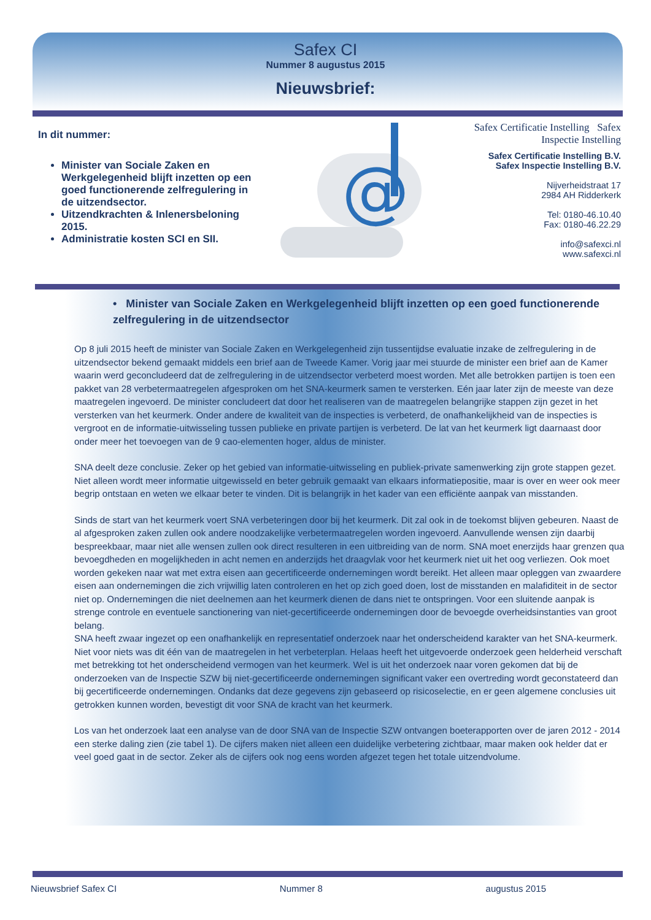Safex CI
Nummer 8 augustus 2015
Nieuwsbrief:
In dit nummer:
Minister van Sociale Zaken en Werkgelegenheid blijft inzetten op een goed functionerende zelfregulering in de uitzendsector.
Uitzendkrachten & Inlenersbeloning 2015.
Administratie kosten SCI en SII.
@
Safex Certificatie Instelling Safex Inspectie Instelling
Safex Certificatie Instelling B.V.
Safex Inspectie Instelling B.V.
Nijverheidstraat 17
2984 AH Ridderkerk
Tel: 0180-46.10.40
Fax: 0180-46.22.29
info@safexci.nl
www.safexci.nl
• Minister van Sociale Zaken en Werkgelegenheid blijft inzetten op een goed functionerende zelfregulering in de uitzendsector
Op 8 juli 2015 heeft de minister van Sociale Zaken en Werkgelegenheid zijn tussentijdse evaluatie inzake de zelfregulering in de uitzendsector bekend gemaakt middels een brief aan de Tweede Kamer. Vorig jaar mei stuurde de minister een brief aan de Kamer waarin werd geconcludeerd dat de zelfregulering in de uitzendsector verbeterd moest worden. Met alle betrokken partijen is toen een pakket van 28 verbetermaatregelen afgesproken om het SNA-keurmerk samen te versterken. Eén jaar later zijn de meeste van deze maatregelen ingevoerd. De minister concludeert dat door het realiseren van de maatregelen belangrijke stappen zijn gezet in het versterken van het keurmerk. Onder andere de kwaliteit van de inspecties is verbeterd, de onafhankelijkheid van de inspecties is vergroot en de informatie-uitwisseling tussen publieke en private partijen is verbeterd. De lat van het keurmerk ligt daarnaast door onder meer het toevoegen van de 9 cao-elementen hoger, aldus de minister.
SNA deelt deze conclusie. Zeker op het gebied van informatie-uitwisseling en publiek-private samenwerking zijn grote stappen gezet. Niet alleen wordt meer informatie uitgewisseld en beter gebruik gemaakt van elkaars informatiepositie, maar is over en weer ook meer begrip ontstaan en weten we elkaar beter te vinden. Dit is belangrijk in het kader van een efficiënte aanpak van misstanden.
Sinds de start van het keurmerk voert SNA verbeteringen door bij het keurmerk. Dit zal ook in de toekomst blijven gebeuren. Naast de al afgesproken zaken zullen ook andere noodzakelijke verbetermaatregelen worden ingevoerd. Aanvullende wensen zijn daarbij bespreekbaar, maar niet alle wensen zullen ook direct resulteren in een uitbreiding van de norm. SNA moet enerzijds haar grenzen qua bevoegdheden en mogelijkheden in acht nemen en anderzijds het draagvlak voor het keurmerk niet uit het oog verliezen. Ook moet worden gekeken naar wat met extra eisen aan gecertificeerde ondernemingen wordt bereikt. Het alleen maar opleggen van zwaardere eisen aan ondernemingen die zich vrijwillig laten controleren en het op zich goed doen, lost de misstanden en malafiditeit in de sector niet op. Ondernemingen die niet deelnemen aan het keurmerk dienen de dans niet te ontspringen. Voor een sluitende aanpak is strenge controle en eventuele sanctionering van niet-gecertificeerde ondernemingen door de bevoegde overheidsinstanties van groot belang.
SNA heeft zwaar ingezet op een onafhankelijk en representatief onderzoek naar het onderscheidend karakter van het SNA-keurmerk. Niet voor niets was dit één van de maatregelen in het verbeterplan. Helaas heeft het uitgevoerde onderzoek geen helderheid verschaft met betrekking tot het onderscheidend vermogen van het keurmerk. Wel is uit het onderzoek naar voren gekomen dat bij de onderzoeken van de Inspectie SZW bij niet-gecertificeerde ondernemingen significant vaker een overtreding wordt geconstateerd dan bij gecertificeerde ondernemingen. Ondanks dat deze gegevens zijn gebaseerd op risicoselectie, en er geen algemene conclusies uit getrokken kunnen worden, bevestigt dit voor SNA de kracht van het keurmerk.
Los van het onderzoek laat een analyse van de door SNA van de Inspectie SZW ontvangen boeterapporten over de jaren 2012 - 2014 een sterke daling zien (zie tabel 1). De cijfers maken niet alleen een duidelijke verbetering zichtbaar, maar maken ook helder dat er veel goed gaat in de sector. Zeker als de cijfers ook nog eens worden afgezet tegen het totale uitzendvolume.
Nieuwsbrief Safex CI Nummer 8 augustus 2015